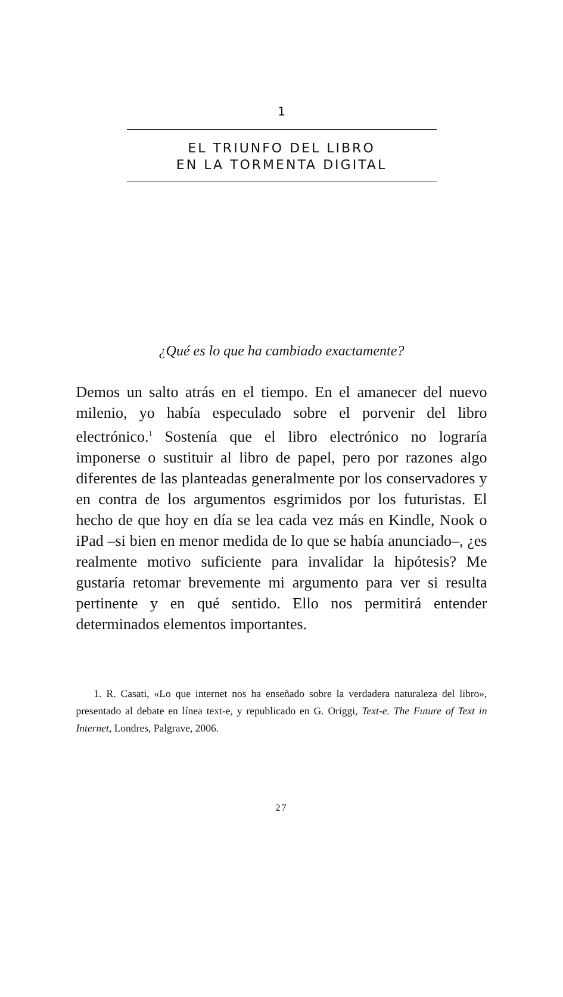1
EL TRIUNFO DEL LIBRO
EN LA TORMENTA DIGITAL
¿Qué es lo que ha cambiado exactamente?
Demos un salto atrás en el tiempo. En el amanecer del nuevo milenio, yo había especulado sobre el porvenir del libro electrónico.<sup>1</sup> Sostenía que el libro electrónico no lograría imponerse o sustituir al libro de papel, pero por razones algo diferentes de las planteadas generalmente por los conservadores y en contra de los argumentos esgrimidos por los futuristas. El hecho de que hoy en día se lea cada vez más en Kindle, Nook o iPad –si bien en menor medida de lo que se había anunciado–, ¿es realmente motivo suficiente para invalidar la hipótesis? Me gustaría retomar brevemente mi argumento para ver si resulta pertinente y en qué sentido. Ello nos permitirá entender determinados elementos importantes.
1. R. Casati, «Lo que internet nos ha enseñado sobre la verdadera naturaleza del libro», presentado al debate en línea text-e, y republicado en G. Origgi, Text-e. The Future of Text in Internet, Londres, Palgrave, 2006.
27